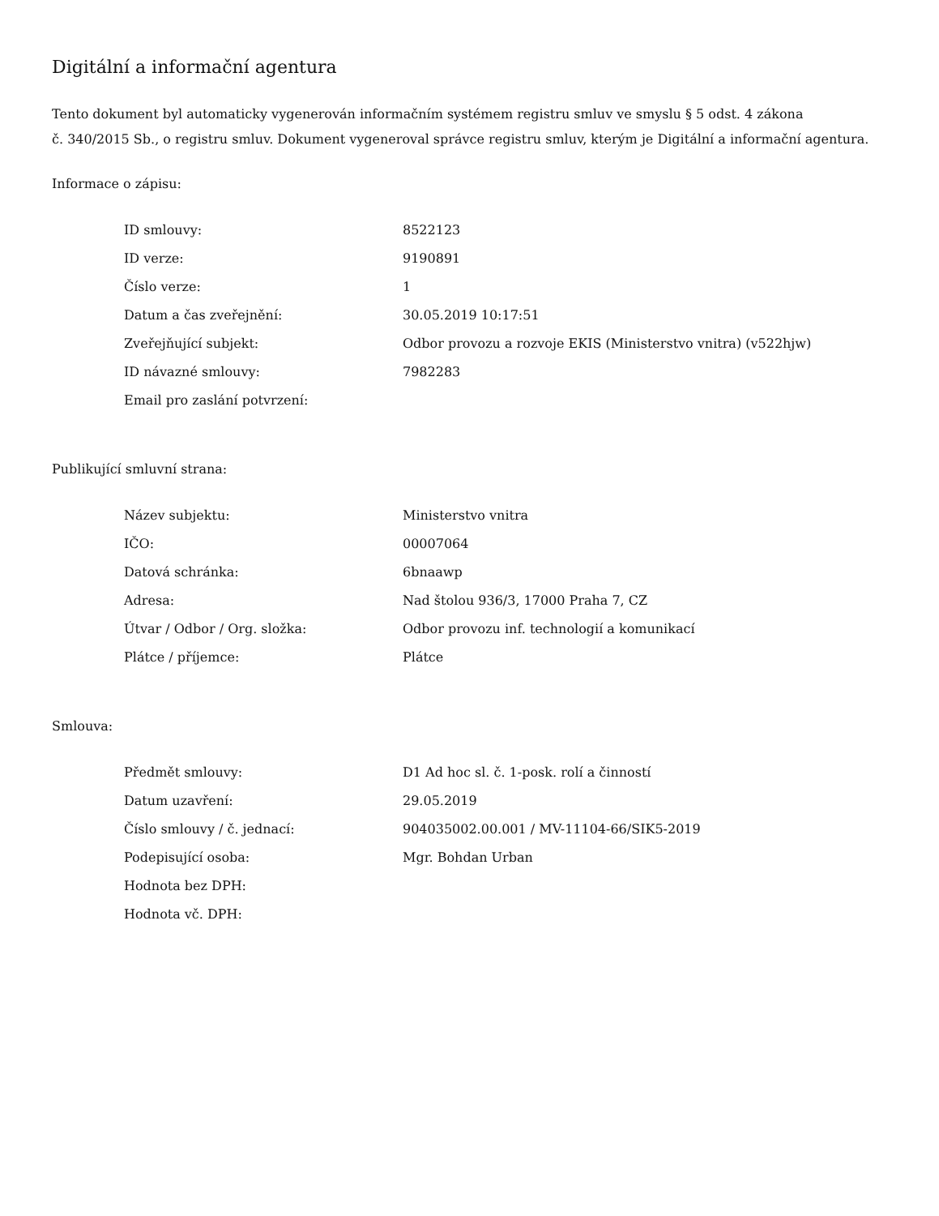Digitální a informační agentura
Tento dokument byl automaticky vygenerován informačním systémem registru smluv ve smyslu § 5 odst. 4 zákona
č. 340/2015 Sb., o registru smluv. Dokument vygeneroval správce registru smluv, kterým je Digitální a informační agentura.
Informace o zápisu:
| ID smlouvy: | 8522123 |
| ID verze: | 9190891 |
| Číslo verze: | 1 |
| Datum a čas zveřejnění: | 30.05.2019 10:17:51 |
| Zveřejňující subjekt: | Odbor provozu a rozvoje EKIS (Ministerstvo vnitra) (v522hjw) |
| ID návazné smlouvy: | 7982283 |
| Email pro zaslání potvrzení: | |
Publikující smluvní strana:
| Název subjektu: | Ministerstvo vnitra |
| IČO: | 00007064 |
| Datová schránka: | 6bnaawp |
| Adresa: | Nad štolou 936/3, 17000 Praha 7, CZ |
| Útvar / Odbor / Org. složka: | Odbor provozu inf. technologií a komunikací |
| Plátce / příjemce: | Plátce |
Smlouva:
| Předmět smlouvy: | D1 Ad hoc sl. č. 1-posk. rolí a činností |
| Datum uzavření: | 29.05.2019 |
| Číslo smlouvy / č. jednací: | 904035002.00.001 / MV-11104-66/SIK5-2019 |
| Podepisující osoba: | Mgr. Bohdan Urban |
| Hodnota bez DPH: | |
| Hodnota vč. DPH: | |